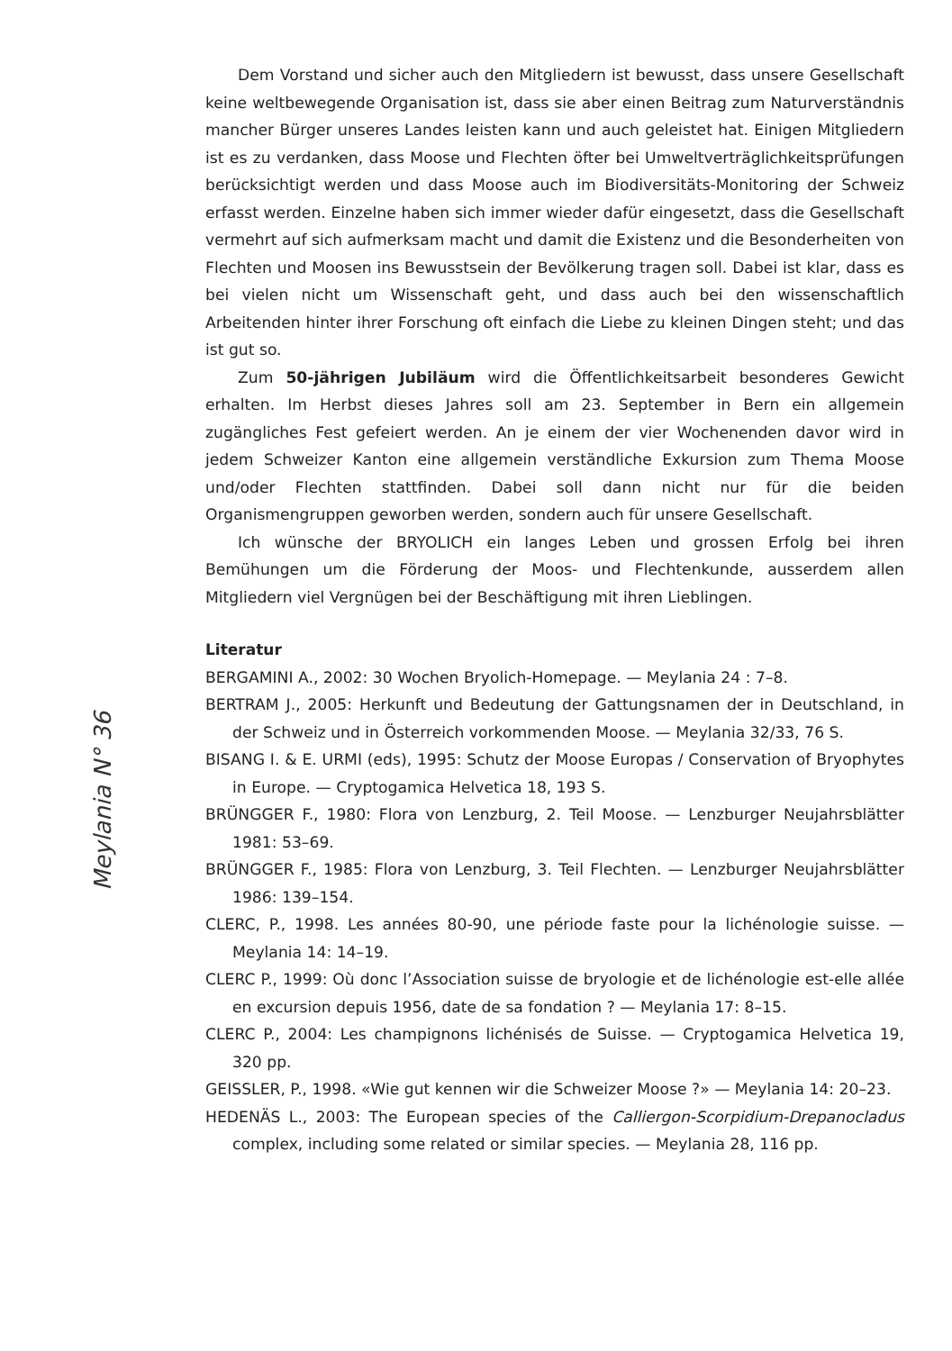Meylania N° 36
Dem Vorstand und sicher auch den Mitgliedern ist bewusst, dass unsere Gesellschaft keine weltbewegende Organisation ist, dass sie aber einen Beitrag zum Naturverständnis mancher Bürger unseres Landes leisten kann und auch geleistet hat. Einigen Mitgliedern ist es zu verdanken, dass Moose und Flechten öfter bei Umweltverträglichkeitsprüfungen berücksichtigt werden und dass Moose auch im Biodiversitäts-Monitoring der Schweiz erfasst werden. Einzelne haben sich immer wieder dafür eingesetzt, dass die Gesellschaft vermehrt auf sich aufmerksam macht und damit die Existenz und die Besonderheiten von Flechten und Moosen ins Bewusstsein der Bevölkerung tragen soll. Dabei ist klar, dass es bei vielen nicht um Wissenschaft geht, und dass auch bei den wissenschaftlich Arbeitenden hinter ihrer Forschung oft einfach die Liebe zu kleinen Dingen steht; und das ist gut so.
Zum 50-jährigen Jubiläum wird die Öffentlichkeitsarbeit besonderes Gewicht erhalten. Im Herbst dieses Jahres soll am 23. September in Bern ein allgemein zugängliches Fest gefeiert werden. An je einem der vier Wochenenden davor wird in jedem Schweizer Kanton eine allgemein verständliche Exkursion zum Thema Moose und/oder Flechten stattfinden. Dabei soll dann nicht nur für die beiden Organismengruppen geworben werden, sondern auch für unsere Gesellschaft.
Ich wünsche der BRYOLICH ein langes Leben und grossen Erfolg bei ihren Bemühungen um die Förderung der Moos- und Flechtenkunde, ausserdem allen Mitgliedern viel Vergnügen bei der Beschäftigung mit ihren Lieblingen.
Literatur
BERGAMINI A., 2002: 30 Wochen Bryolich-Homepage. — Meylania 24 : 7–8.
BERTRAM J., 2005: Herkunft und Bedeutung der Gattungsnamen der in Deutschland, in der Schweiz und in Österreich vorkommenden Moose. — Meylania 32/33, 76 S.
BISANG I. & E. URMI (eds), 1995: Schutz der Moose Europas / Conservation of Bryophytes in Europe. — Cryptogamica Helvetica 18, 193 S.
BRÜNGGER F., 1980: Flora von Lenzburg, 2. Teil Moose. — Lenzburger Neujahrsblätter 1981: 53–69.
BRÜNGGER F., 1985: Flora von Lenzburg, 3. Teil Flechten. — Lenzburger Neujahrsblätter 1986: 139–154.
CLERC, P., 1998. Les années 80-90, une période faste pour la lichénologie suisse. — Meylania 14: 14–19.
CLERC P., 1999: Où donc l’Association suisse de bryologie et de lichénologie est-elle allée en excursion depuis 1956, date de sa fondation ? — Meylania 17: 8–15.
CLERC P., 2004: Les champignons lichénisés de Suisse. — Cryptogamica Helvetica 19, 320 pp.
GEISSLER, P., 1998. «Wie gut kennen wir die Schweizer Moose ?» — Meylania 14: 20–23.
HEDENÄS L., 2003: The European species of the Calliergon-Scorpidium-Drepanocladus complex, including some related or similar species. — Meylania 28, 116 pp.